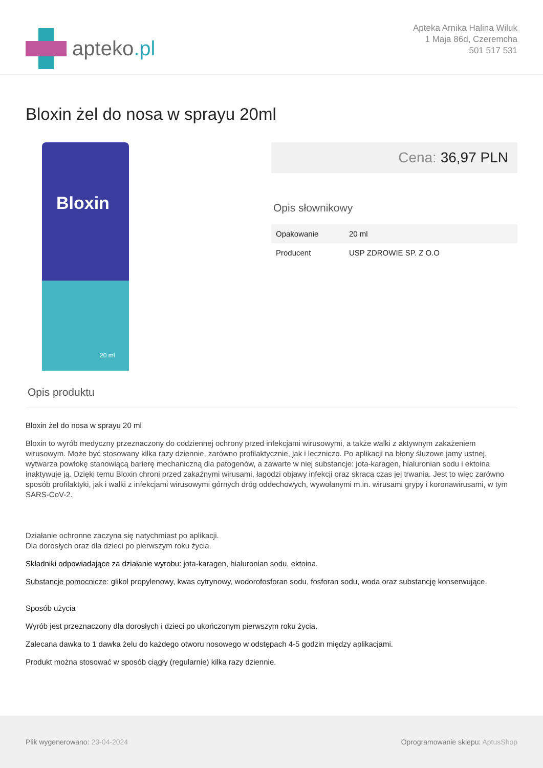apteko.pl
Apteka Arnika Halina Wiluk
1 Maja 86d, Czeremcha
501 517 531
Bloxin żel do nosa w sprayu 20ml
Bloxin
20 ml
Cena: 36,97 PLN
Opis słownikowy
| Opakowanie | 20 ml |
| Producent | USP ZDROWIE SP. Z O.O |
Opis produktu
Bloxin żel do nosa w sprayu 20 ml
Bloxin to wyrób medyczny przeznaczony do codziennej ochrony przed infekcjami wirusowymi, a także walki z aktywnym zakażeniem wirusowym. Może być stosowany kilka razy dziennie, zarówno profilaktycznie, jak i leczniczo. Po aplikacji na błony śluzowe jamy ustnej, wytwarza powłokę stanowiącą barierę mechaniczną dla patogenów, a zawarte w niej substancje: jota-karagen, hialuronian sodu i ektoina inaktywuje ją. Dzięki temu Bloxin chroni przed zakaźnymi wirusami, łagodzi objawy infekcji oraz skraca czas jej trwania. Jest to więc zarówno sposób profilaktyki, jak i walki z infekcjami wirusowymi górnych dróg oddechowych, wywołanymi m.in. wirusami grypy i koronawirusami, w tym SARS-CoV-2.
Działanie ochronne zaczyna się natychmiast po aplikacji.
Dla dorosłych oraz dla dzieci po pierwszym roku życia.
Składniki odpowiadające za działanie wyrobu: jota-karagen, hialuronian sodu, ektoina.
Substancje pomocnicze: glikol propylenowy, kwas cytrynowy, wodorofosforan sodu, fosforan sodu, woda oraz substancję konserwujące.
Sposób użycia
Wyrób jest przeznaczony dla dorosłych i dzieci po ukończonym pierwszym roku życia.
Zalecana dawka to 1 dawka żelu do każdego otworu nosowego w odstępach 4-5 godzin między aplikacjami.
Produkt można stosować w sposób ciągły (regularnie) kilka razy dziennie.
Plik wygenerowano: 23-04-2024
Oprogramowanie sklepu: AptusShop